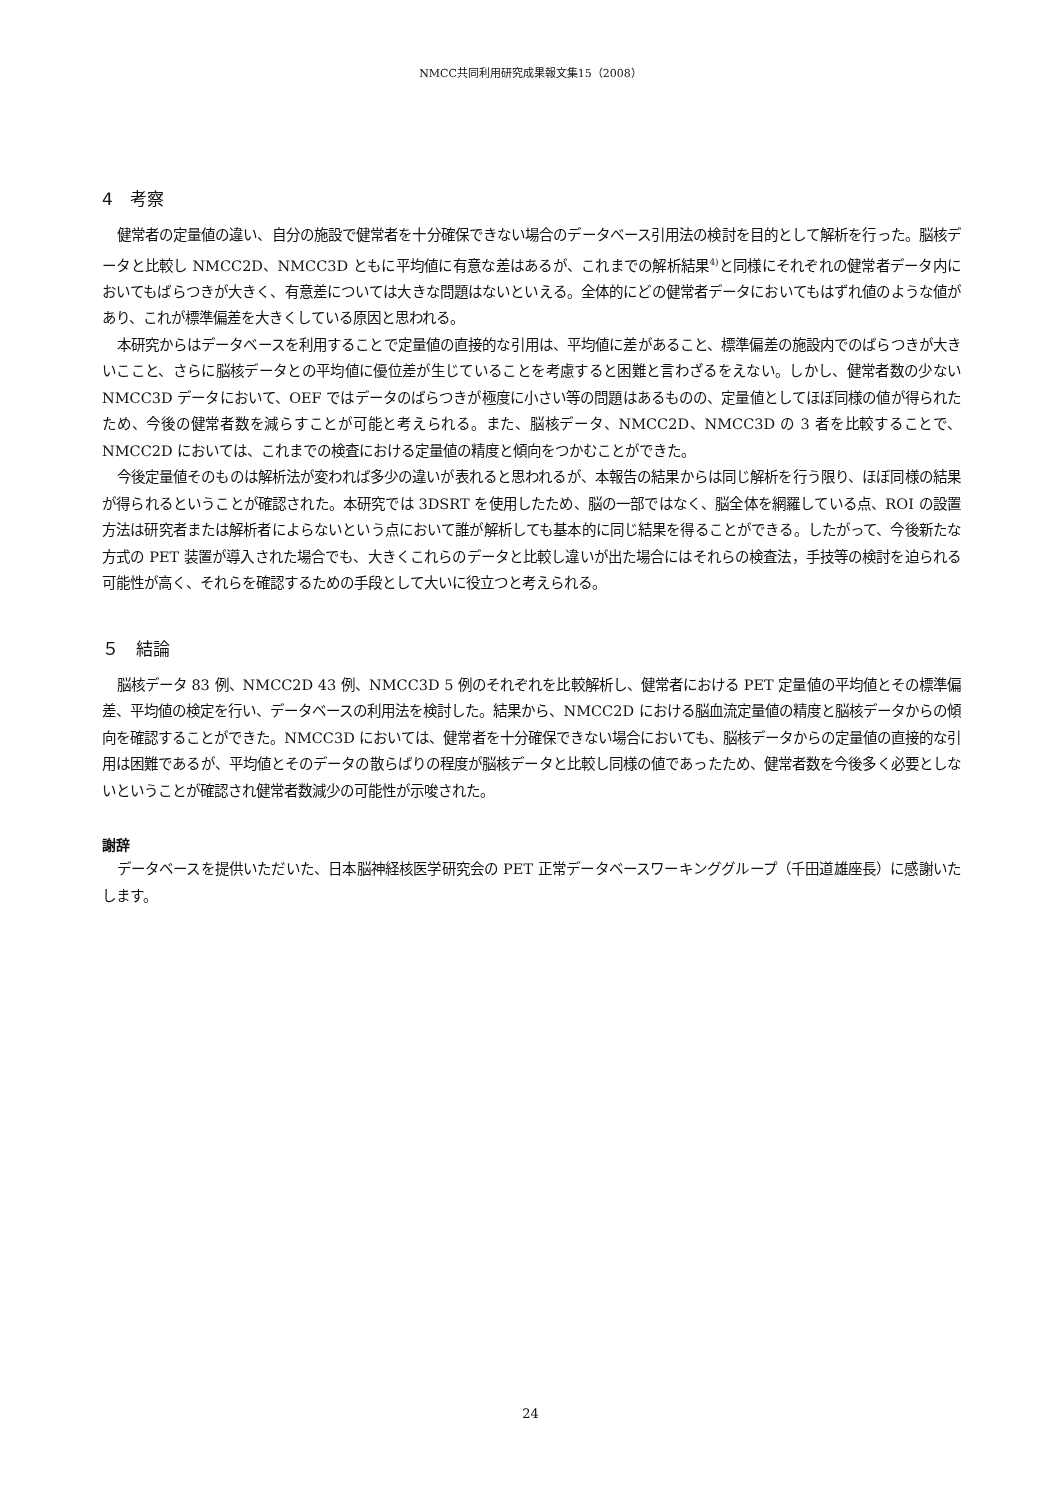NMCC共同利用研究成果報文集15（2008）
4　考察
健常者の定量値の違い、自分の施設で健常者を十分確保できない場合のデータベース引用法の検討を目的として解析を行った。脳核データと比較し NMCC2D、NMCC3D ともに平均値に有意な差はあるが、これまでの解析結果<sup>4)</sup>と同様にそれぞれの健常者データ内においてもばらつきが大きく、有意差については大きな問題はないといえる。全体的にどの健常者データにおいてもはずれ値のような値があり、これが標準偏差を大きくしている原因と思われる。
本研究からはデータベースを利用することで定量値の直接的な引用は、平均値に差があること、標準偏差の施設内でのばらつきが大きいここと、さらに脳核データとの平均値に優位差が生じていることを考慮すると困難と言わざるをえない。しかし、健常者数の少ない NMCC3D データにおいて、OEF ではデータのばらつきが極度に小さい等の問題はあるものの、定量値としてほぼ同様の値が得られたため、今後の健常者数を減らすことが可能と考えられる。また、脳核データ、NMCC2D、NMCC3D の 3 者を比較することで、NMCC2D においては、これまでの検査における定量値の精度と傾向をつかむことができた。
今後定量値そのものは解析法が変われば多少の違いが表れると思われるが、本報告の結果からは同じ解析を行う限り、ほぼ同様の結果が得られるということが確認された。本研究では 3DSRT を使用したため、脳の一部ではなく、脳全体を網羅している点、ROI の設置方法は研究者または解析者によらないという点において誰が解析しても基本的に同じ結果を得ることができる。したがって、今後新たな方式の PET 装置が導入された場合でも、大きくこれらのデータと比較し違いが出た場合にはそれらの検査法，手技等の検討を迫られる可能性が高く、それらを確認するための手段として大いに役立つと考えられる。
５　結論
脳核データ 83 例、NMCC2D 43 例、NMCC3D 5 例のそれぞれを比較解析し、健常者における PET 定量値の平均値とその標準偏差、平均値の検定を行い、データベースの利用法を検討した。結果から、NMCC2D における脳血流定量値の精度と脳核データからの傾向を確認することができた。NMCC3D においては、健常者を十分確保できない場合においても、脳核データからの定量値の直接的な引用は困難であるが、平均値とそのデータの散らばりの程度が脳核データと比較し同様の値であったため、健常者数を今後多く必要としないということが確認され健常者数減少の可能性が示唆された。
謝辞
データベースを提供いただいた、日本脳神経核医学研究会の PET 正常データベースワーキンググループ（千田道雄座長）に感謝いたします。
24